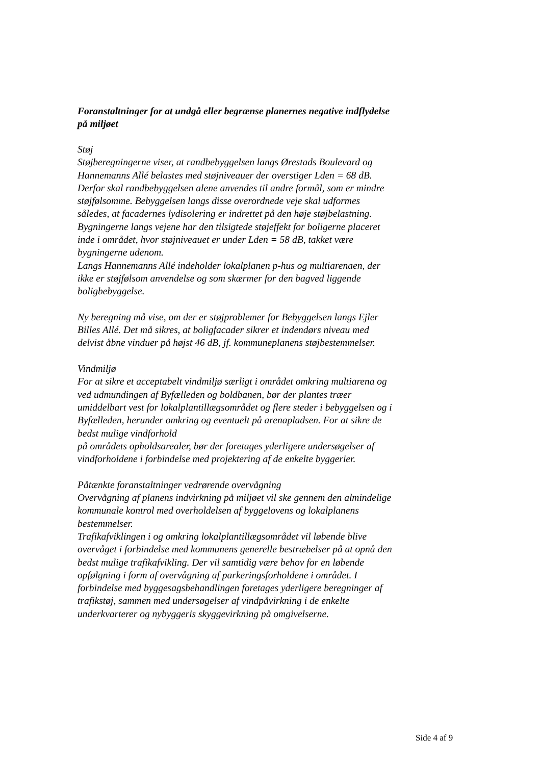Foranstaltninger for at undgå eller begrænse planernes negative indflydelse på miljøet
Støj
Støjberegningerne viser, at randbebyggelsen langs Ørestads Boulevard og Hannemanns Allé belastes med støjniveauer der overstiger Lden = 68 dB.
Derfor skal randbebyggelsen alene anvendes til andre formål, som er mindre støjfølsomme. Bebyggelsen langs disse overordnede veje skal udformes således, at facadernes lydisolering er indrettet på den høje støjbelastning.
Bygningerne langs vejene har den tilsigtede støjeffekt for boligerne placeret inde i området, hvor støjniveauet er under Lden = 58 dB, takket være bygningerne udenom.
Langs Hannemanns Allé indeholder lokalplanen p-hus og multiarenaen, der ikke er støjfølsom anvendelse og som skærmer for den bagved liggende boligbebyggelse.
Ny beregning må vise, om der er støjproblemer for Bebyggelsen langs Ejler Billes Allé. Det må sikres, at boligfacader sikrer et indendørs niveau med delvist åbne vinduer på højst 46 dB, jf. kommuneplanens støjbestemmelser.
Vindmiljø
For at sikre et acceptabelt vindmiljø særligt i området omkring multiarena og ved udmundingen af Byfælleden og boldbanen, bør der plantes træer umiddelbart vest for lokalplantillægsområdet og flere steder i bebyggelsen og i Byfælleden, herunder omkring og eventuelt på arenapladsen. For at sikre de bedst mulige vindforhold
på områdets opholdsarealer, bør der foretages yderligere undersøgelser af vindforholdene i forbindelse med projektering af de enkelte byggerier.
Påtænkte foranstaltninger vedrørende overvågning
Overvågning af planens indvirkning på miljøet vil ske gennem den almindelige kommunale kontrol med overholdelsen af byggelovens og lokalplanens bestemmelser.
Trafikafviklingen i og omkring lokalplantillægsområdet vil løbende blive overvåget i forbindelse med kommunens generelle bestræbelser på at opnå den bedst mulige trafikafvikling. Der vil samtidig være behov for en løbende opfølgning i form af overvågning af parkeringsforholdene i området. I forbindelse med byggesagsbehandlingen foretages yderligere beregninger af trafikstøj, sammen med undersøgelser af vindpåvirkning i de enkelte underkvarterer og nybyggeris skyggevirkning på omgivelserne.
Side 4 af 9